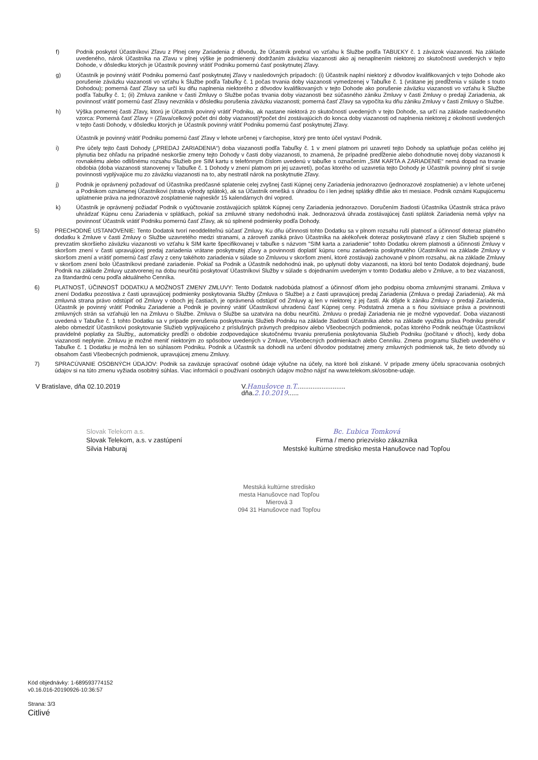f) Podnik poskytol Účastníkovi Zľavu z Plnej ceny Zariadenia z dôvodu, že Účastník prebral vo vzťahu k Službe podľa TABUĽKY č. 1 záväzok viazanosti. Na základe uvedeného, nárok Účastníka na Zľavu v plnej výške je podmienený dodržaním záväzku viazanosti ako aj nenaplnením niektorej zo skutočností uvedených v tejto Dohode, v dôsledku ktorých je Účastník povinný vrátiť Podniku pomernú časť poskytnutej Zľavy.
g) Účastník je povinný vrátiť Podniku pomernú časť poskytnutej Zľavy v nasledovných prípadoch: (i) Účastník naplní niektorý z dôvodov kvalifikovaných v tejto Dohode ako porušenie záväzku viazanosti vo vzťahu k Službe podľa Tabuľky č. 1 počas trvania doby viazanosti vymedzenej v Tabuľke č. 1 (vrátane jej predĺženia v súlade s touto Dohodou); pomerná časť Zľavy sa určí ku dňu naplnenia niektorého z dôvodov kvalifikovaných v tejto Dohode ako porušenie záväzku viazanosti vo vzťahu k Službe podľa Tabuľky č. 1; (ii) Zmluva zanikne v časti Zmluvy o Službe počas trvania doby viazanosti bez súčasného zániku Zmluvy v časti Zmluvy o predaji Zariadenia, ak povinnosť vrátiť pomernú časť Zľavy nevznikla v dôsledku porušenia záväzku viazanosti; pomerná časť Zľavy sa vypočíta ku dňu zániku Zmluvy v časti Zmluvy o Službe.
h) Výška pomernej časti Zľavy, ktorú je Účastník povinný vrátiť Podniku, ak nastane niektorá zo skutočností uvedených v tejto Dohode, sa určí na základe nasledovného vzorca: Pomerná časť Zľavy = (Zľava/celkový počet dní doby viazanosti)*počet dní zostávajúcich do konca doby viazanosti od naplnenia niektorej z okolností uvedených v tejto časti Dohody, v dôsledku ktorých je Účastník povinný vrátiť Podniku pomernú časť poskytnutej Zľavy.
Účastník je povinný vrátiť Podniku pomernú časť Zľavy v lehote určenej v ťarchopise, ktorý pre tento účel vystaví Podnik.
i) Pre účely tejto časti Dohody („PREDAJ ZARIADENIA“) doba viazanosti podľa Tabuľky č. 1 v znení platnom pri uzavretí tejto Dohody sa uplatňuje počas celého jej plynutia bez ohľadu na prípadné neskoršie zmeny tejto Dohody v časti doby viazanosti, to znamená, že prípadné predĺženie alebo dohodnutie novej doby viazanosti k rovnakému alebo odlišnému rozsahu Služieb pre SIM kartu s telefónnym číslom uvedenú v tabuľke s označením „SIM KARTA A ZARIADENIE“ nemá dopad na trvanie obdobia (doba viazanosti stanovenej v Tabuľke č. 1 Dohody v znení platnom pri jej uzavretí), počas ktorého od uzavretia tejto Dohody je Účastník povinný plniť si svoje povinnosti vyplývajúce mu zo záväzku viazanosti na to, aby nestratil nárok na poskytnutie Zľavy.
j) Podnik je oprávnený požadovať od Účastníka predčasné splatenie celej zvyšnej časti Kúpnej ceny Zariadenia jednorazovo (jednorazové zosplatnenie) a v lehote určenej a Podnikom oznámenej Účastníkovi (strata výhody splátok), ak sa Účastník omešká s úhradou čo i len jednej splátky dlhšie ako tri mesiace. Podnik oznámi Kupujúcemu uplatnenie práva na jednorazové zosplatnenie najneskôr 15 kalendárnych dní vopred.
k) Účastník je oprávnený požiadať Podnik o vyúčtovanie zostávajúcich splátok Kúpnej ceny Zariadenia jednorazovo. Doručením žiadosti Účastníka Účastník stráca právo uhrádzať Kúpnu cenu Zariadenia v splátkach, pokiaľ sa zmluvné strany nedohodnú inak. Jednorazová úhrada zostávajúcej časti splátok Zariadenia nemá vplyv na povinnosť Účastník vrátiť Podniku pomernú časť Zľavy, ak sú splnené podmienky podľa Dohody.
5) PRECHODNÉ USTANOVENIE: Tento Dodatok tvorí neoddeliteľnú súčasť Zmluvy. Ku dňu účinnosti tohto Dodatku sa v plnom rozsahu ruší platnosť a účinnosť doteraz platného dodatku k Zmluve v časti Zmluvy o Službe uzavretého medzi stranami, a zároveň zaniká právo Účastníka na akékoľvek doteraz poskytované zľavy z cien Služieb spojené s prevzatím skoršieho záväzku viazanosti vo vzťahu k SIM karte špecifikovanej v tabuľke s názvom "SIM karta a zariadenie" tohto Dodatku okrem platnosti a účinnosti Zmluvy v skoršom znení v časti upravujúcej predaj zariadenia vrátane poskytnutej zľavy a povinnosti doplatiť kúpnu cenu zariadenia poskytnutého Účastníkovi na základe Zmluvy v skoršom znení a vrátiť pomernú časť zľavy z ceny takéhoto zariadenia v súlade so Zmluvou v skoršom znení, ktoré zostávajú zachované v plnom rozsahu, ak na základe Zmluvy v skoršom znení bolo Účastníkovi predané zariadenie. Pokiaľ sa Podnik a Účastník nedohodnú inak, po uplynutí doby viazanosti, na ktorú bol tento Dodatok dojednaný, bude Podnik na základe Zmluvy uzatvorenej na dobu neurčitú poskytovať Účastníkovi Služby v súlade s dojednaním uvedeným v tomto Dodatku alebo v Zmluve, a to bez viazanosti, za štandardnú cenu podľa aktuálneho Cenníka.
6) PLATNOSŤ, ÚČINNOSŤ DODATKU A MOŽNOSŤ ZMENY ZMLUVY: Tento Dodatok nadobúda platnosť a účinnosť dňom jeho podpisu oboma zmluvnými stranami. Zmluva v znení Dodatku pozostáva z časti upravujúcej podmienky poskytovania Služby (Zmluva o Službe) a z časti upravujúcej predaj Zariadenia (Zmluva o predaji Zariadenia). Ak má zmluvná strana právo odstúpiť od Zmluvy v oboch jej častiach, je oprávnená odstúpiť od Zmluvy aj len v niektorej z jej častí. Ak dôjde k zániku Zmluvy o predaji Zariadenia, Účastník je povinný vrátiť Podniku Zariadenie a Podnik je povinný vrátiť Účastníkovi uhradenú časť Kúpnej ceny. Podstatná zmena a s ňou súvisiace práva a povinnosti zmluvných strán sa vzťahujú len na Zmluvu o Službe. Zmluva o Službe sa uzatvára na dobu neurčitú. Zmluvu o predaji Zariadenia nie je možné vypovedať. Doba viazanosti uvedená v Tabuľke č. 1 tohto Dodatku sa v prípade prerušenia poskytovania Služieb Podniku na základe žiadosti Účastníka alebo na základe využitia práva Podniku prerušiť alebo obmedziť Účastníkovi poskytovanie Služieb vyplývajúceho z príslušných právnych predpisov alebo Všeobecných podmienok, počas ktorého Podnik neúčtuje Účastníkovi pravidelné poplatky za Služby,, automaticky predĺži o obdobie zodpovedajúce skutočnému trvaniu prerušenia poskytovania Služieb Podniku (počítané v dňoch), kedy doba viazanosti neplynie. Zmluvu je možné meniť niektorým zo spôsobov uvedených v Zmluve, Všeobecných podmienkach alebo Cenníku. Zmena programu Služieb uvedeného v Tabuľke č. 1 Dodatku je možná len so súhlasom Podniku. Podnik a Účastník sa dohodli na určení dôvodov podstatnej zmeny zmluvných podmienok tak, že tieto dôvody sú obsahom časti Všeobecných podmienok, upravujúcej zmenu Zmluvy.
7) SPRACÚVANIE OSOBNÝCH ÚDAJOV: Podnik sa zaväzuje spracúvať osobné údaje výlučne na účely, na ktoré boli získané. V prípade zmeny účelu spracovania osobných údajov si na túto zmenu vyžiada osobitný súhlas. Viac informácií o používaní osobných údajov možno nájsť na www.telekom.sk/osobne-udaje.
V Bratislave, dňa 02.10.2019 V.Hanušovce n.T...........................
dňa.2.10.2019......
Slovak Telekom a.s.
Slovak Telekom, a.s. v zastúpení
Silvia Haburaj
Bc. Ľubica Tomková
Firma / meno priezvisko zákazníka
Mestské kultúrne stredisko mesta Hanušovce nad Topľou
Mestská kultúrne stredisko
mesta Hanušovce nad Topľou
Mierová 3
094 31 Hanušovce nad Topľou
Kód objednávky: 1-689593774152
v0.16.016-20190926-10:36:57
Strana: 3/3
Citlivé